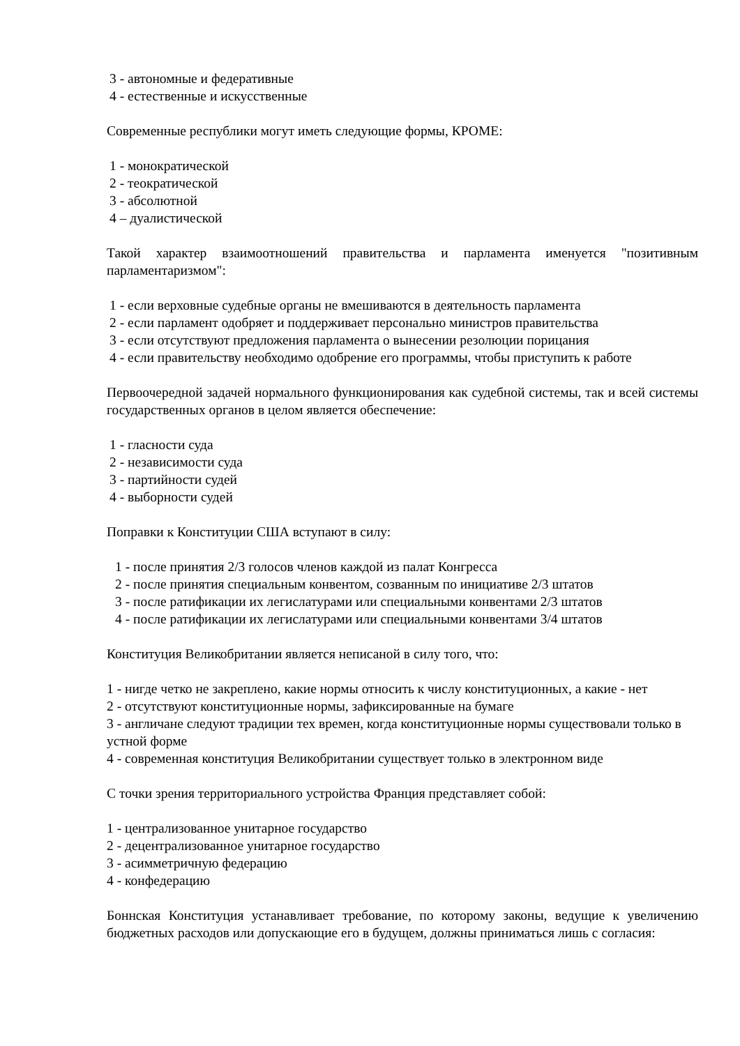3 - автономные и федеративные
4 - естественные и искусственные
Современные республики могут иметь следующие формы, КРОМЕ:
1 - монократической
2 - теократической
3 - абсолютной
4 – дуалистической
Такой характер взаимоотношений правительства и парламента именуется "позитивным парламентаризмом":
1 - если верховные судебные органы не вмешиваются в деятельность парламента
2 - если парламент одобряет и поддерживает персонально министров правительства
3 - если отсутствуют предложения парламента о вынесении резолюции порицания
4 - если правительству необходимо одобрение его программы, чтобы приступить к работе
Первоочередной задачей нормального функционирования как судебной системы, так и всей системы государственных органов в целом является обеспечение:
1 - гласности суда
2 - независимости суда
3 - партийности судей
4 - выборности судей
Поправки к Конституции США вступают в силу:
1 - после принятия 2/3 голосов членов каждой из палат Конгресса
2 - после принятия специальным конвентом, созванным по инициативе 2/3 штатов
3 - после ратификации их легислатурами или специальными конвентами 2/3 штатов
4 - после ратификации их легислатурами или специальными конвентами 3/4 штатов
Конституция Великобритании является неписаной в силу того, что:
1 - нигде четко не закреплено, какие нормы относить к числу конституционных, а какие - нет
2 - отсутствуют конституционные нормы, зафиксированные на бумаге
3 - англичане следуют традиции тех времен, когда конституционные нормы существовали только в устной форме
4 - современная конституция Великобритании существует только в электронном виде
С точки зрения территориального устройства Франция представляет собой:
1 - централизованное унитарное государство
2 - децентрализованное унитарное государство
3 - асимметричную федерацию
4 - конфедерацию
Боннская Конституция устанавливает требование, по которому законы, ведущие к увеличению бюджетных расходов или допускающие его в будущем, должны приниматься лишь с согласия: